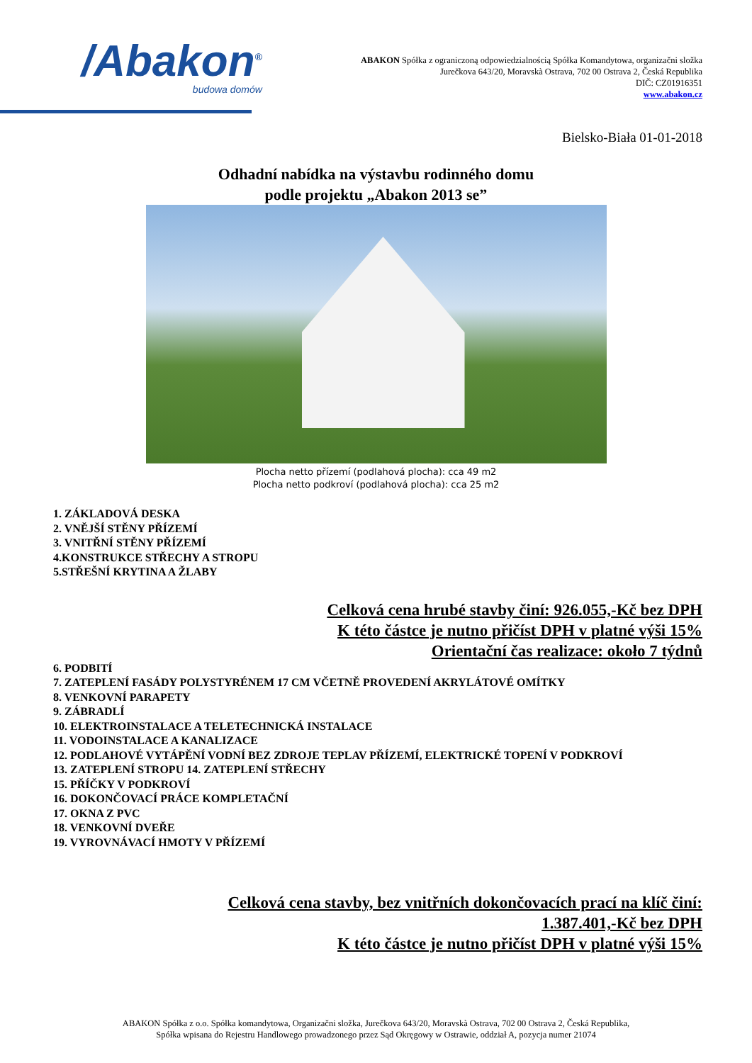/Abakon<sup>®</sup>
budowa domów
ABAKON Spółka z ograniczoną odpowiedzialnością Spółka Komandytowa, organizačni složka
Jurečkova 643/20, Moravskà Ostrava, 702 00 Ostrava 2, Česká Republika
DIČ: CZ01916351
www.abakon.cz
Bielsko-Biała 01-01-2018
Odhadní nabídka na výstavbu rodinného domu
podle projektu „Abakon 2013 se”
Plocha netto přízemí (podlahová plocha): cca 49 m2
Plocha netto podkroví (podlahová plocha): cca 25 m2
1. ZÁKLADOVÁ DESKA
2. VNĚJŠÍ STĚNY PŘÍZEMÍ
3. VNITŘNÍ STĚNY PŘÍZEMÍ
4.KONSTRUKCE STŘECHY A STROPU
5.STŘEŠNÍ KRYTINA A ŽLABY
Celková cena hrubé stavby činí: 926.055,-Kč bez DPH
K této částce je nutno přičíst DPH v platné výši 15%
Orientační čas realizace: około 7 týdnů
6. PODBITÍ
7. ZATEPLENÍ FASÁDY POLYSTYRÉNEM 17 CM VČETNĚ PROVEDENÍ AKRYLÁTOVÉ OMÍTKY
8. VENKOVNÍ PARAPETY
9. ZÁBRADLÍ
10. ELEKTROINSTALACE A TELETECHNICKÁ INSTALACE
11. VODOINSTALACE A KANALIZACE
12. PODLAHOVÉ VYTÁPĚNÍ VODNÍ BEZ ZDROJE TEPLAV PŘÍZEMÍ, ELEKTRICKÉ TOPENÍ V PODKROVÍ
13. ZATEPLENÍ STROPU 14. ZATEPLENÍ STŘECHY
15. PŘÍČKY V PODKROVÍ
16. DOKONČOVACÍ PRÁCE KOMPLETAČNÍ
17. OKNA Z PVC
18. VENKOVNÍ DVEŘE
19. VYROVNÁVACÍ HMOTY V PŘÍZEMÍ
Celková cena stavby, bez vnitřních dokončovacích prací na klíč činí:
1.387.401,-Kč bez DPH
K této částce je nutno přičíst DPH v platné výši 15%
ABAKON Spółka z o.o. Spółka komandytowa, Organizačni složka, Jurečkova 643/20, Moravskà Ostrava, 702 00 Ostrava 2, Česká Republika,
Spółka wpisana do Rejestru Handlowego prowadzonego przez Sąd Okręgowy w Ostrawie, oddział A, pozycja numer 21074